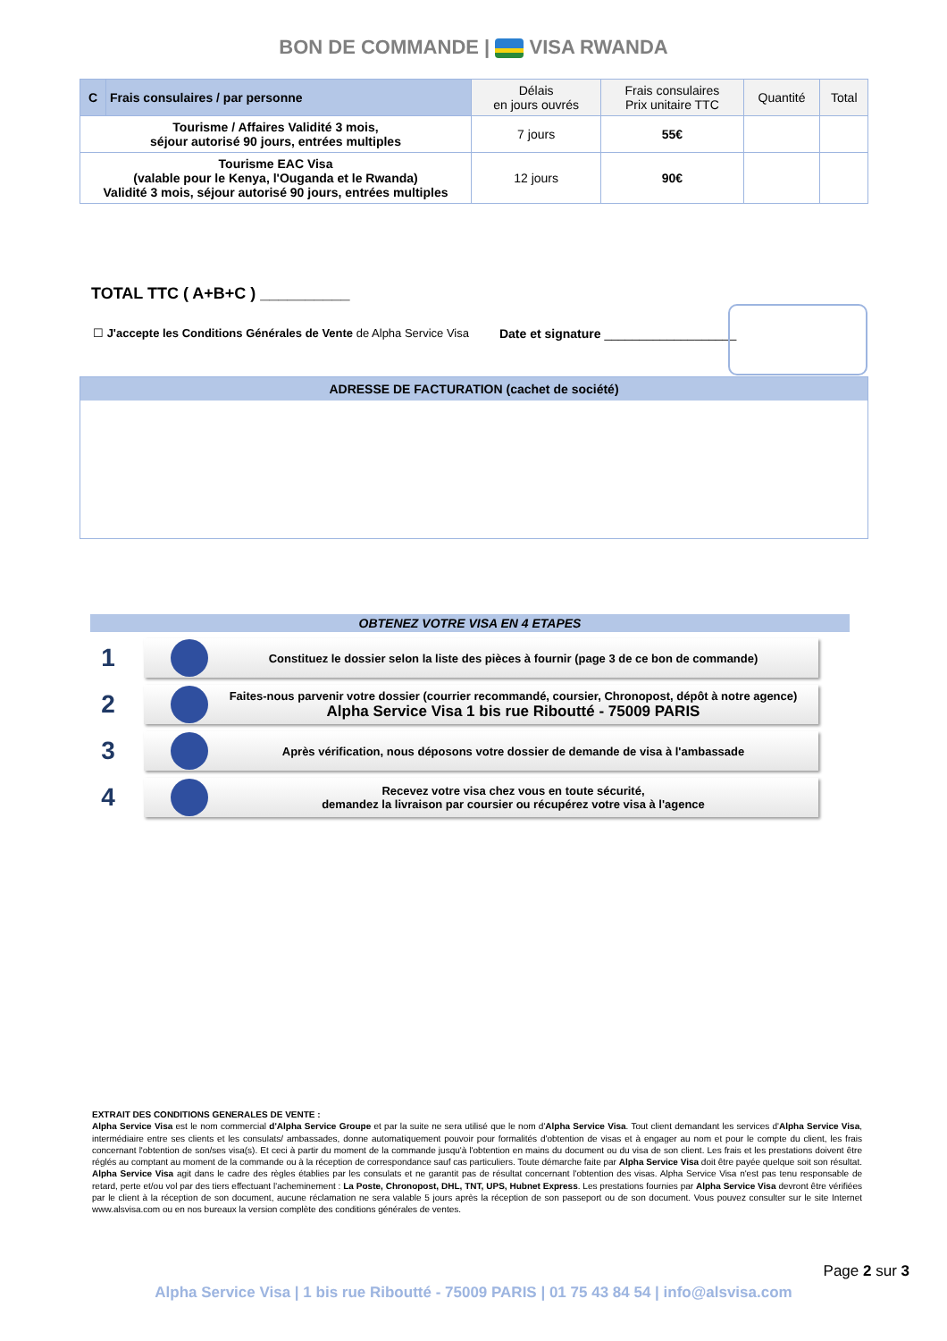BON DE COMMANDE | VISA RWANDA
| C | Frais consulaires / par personne | Délais en jours ouvrés | Frais consulaires Prix unitaire TTC | Quantité | Total |
| --- | --- | --- | --- | --- | --- |
| Tourisme / Affaires Validité 3 mois, séjour autorisé 90 jours, entrées multiples | | 7 jours | 55€ | | |
| Tourisme EAC Visa (valable pour le Kenya, l'Ouganda et le Rwanda) Validité 3 mois, séjour autorisé 90 jours, entrées multiples | | 12 jours | 90€ | | |
TOTAL TTC ( A+B+C ) __________
☐ J'accepte les Conditions Générales de Vente de Alpha Service Visa Date et signature ___________________
ADRESSE DE FACTURATION (cachet de société)
OBTENEZ VOTRE VISA EN 4 ETAPES
1
Constituez le dossier selon la liste des pièces à fournir (page 3 de ce bon de commande)
2
Faites-nous parvenir votre dossier (courrier recommandé, coursier, Chronopost, dépôt à notre agence)
Alpha Service Visa 1 bis rue Riboutté - 75009 PARIS
3
Après vérification, nous déposons votre dossier de demande de visa à l'ambassade
4
Recevez votre visa chez vous en toute sécurité,
demandez la livraison par coursier ou récupérez votre visa à l'agence
EXTRAIT DES CONDITIONS GENERALES DE VENTE :
Alpha Service Visa est le nom commercial d'Alpha Service Groupe et par la suite ne sera utilisé que le nom d'Alpha Service Visa. Tout client demandant les services d'Alpha Service Visa, intermédiaire entre ses clients et les consulats/ ambassades, donne automatiquement pouvoir pour formalités d'obtention de visas et à engager au nom et pour le compte du client, les frais concernant l'obtention de son/ses visa(s). Et ceci à partir du moment de la commande jusqu'à l'obtention en mains du document ou du visa de son client. Les frais et les prestations doivent être réglés au comptant au moment de la commande ou à la réception de correspondance sauf cas particuliers. Toute démarche faite par Alpha Service Visa doit être payée quelque soit son résultat. Alpha Service Visa agit dans le cadre des règles établies par les consulats et ne garantit pas de résultat concernant l'obtention des visas. Alpha Service Visa n'est pas tenu responsable de retard, perte et/ou vol par des tiers effectuant l'acheminement : La Poste, Chronopost, DHL, TNT, UPS, Hubnet Express. Les prestations fournies par Alpha Service Visa devront être vérifiées par le client à la réception de son document, aucune réclamation ne sera valable 5 jours après la réception de son passeport ou de son document. Vous pouvez consulter sur le site Internet www.alsvisa.com ou en nos bureaux la version complète des conditions générales de ventes.
Page 2 sur 3
Alpha Service Visa | 1 bis rue Riboutté - 75009 PARIS | 01 75 43 84 54 | info@alsvisa.com